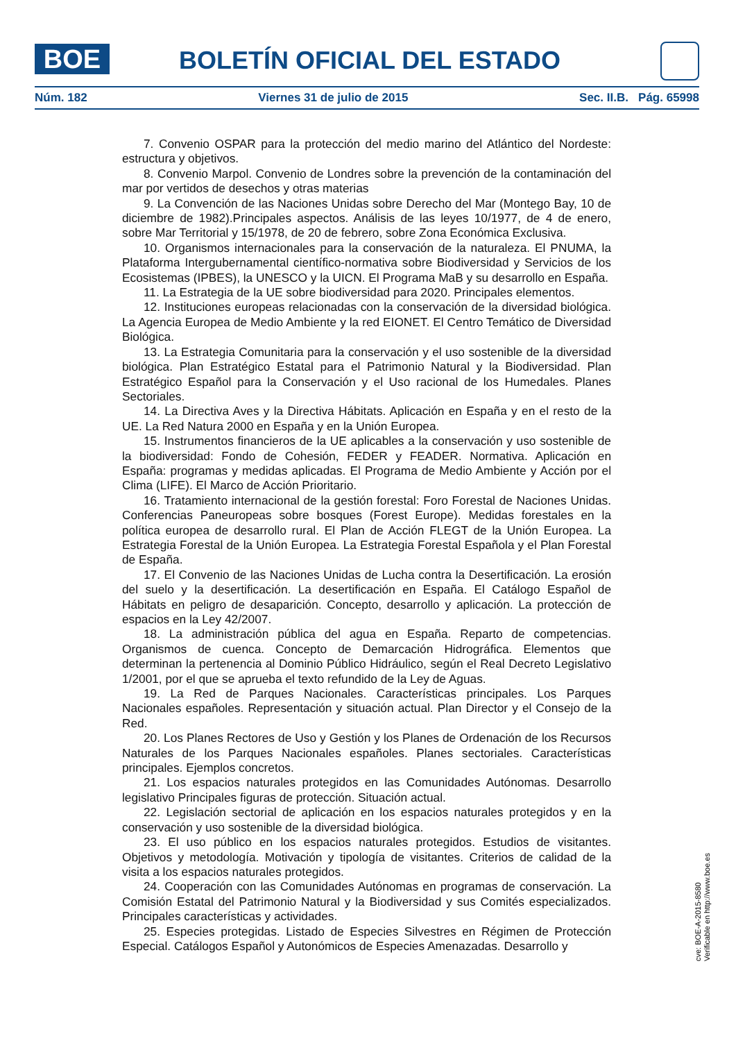BOE BOLETÍN OFICIAL DEL ESTADO
Núm. 182 Viernes 31 de julio de 2015 Sec. II.B. Pág. 65998
7. Convenio OSPAR para la protección del medio marino del Atlántico del Nordeste: estructura y objetivos.
8. Convenio Marpol. Convenio de Londres sobre la prevención de la contaminación del mar por vertidos de desechos y otras materias
9. La Convención de las Naciones Unidas sobre Derecho del Mar (Montego Bay, 10 de diciembre de 1982).Principales aspectos. Análisis de las leyes 10/1977, de 4 de enero, sobre Mar Territorial y 15/1978, de 20 de febrero, sobre Zona Económica Exclusiva.
10. Organismos internacionales para la conservación de la naturaleza. El PNUMA, la Plataforma Intergubernamental científico-normativa sobre Biodiversidad y Servicios de los Ecosistemas (IPBES), la UNESCO y la UICN. El Programa MaB y su desarrollo en España.
11. La Estrategia de la UE sobre biodiversidad para 2020. Principales elementos.
12. Instituciones europeas relacionadas con la conservación de la diversidad biológica. La Agencia Europea de Medio Ambiente y la red EIONET. El Centro Temático de Diversidad Biológica.
13. La Estrategia Comunitaria para la conservación y el uso sostenible de la diversidad biológica. Plan Estratégico Estatal para el Patrimonio Natural y la Biodiversidad. Plan Estratégico Español para la Conservación y el Uso racional de los Humedales. Planes Sectoriales.
14. La Directiva Aves y la Directiva Hábitats. Aplicación en España y en el resto de la UE. La Red Natura 2000 en España y en la Unión Europea.
15. Instrumentos financieros de la UE aplicables a la conservación y uso sostenible de la biodiversidad: Fondo de Cohesión, FEDER y FEADER. Normativa. Aplicación en España: programas y medidas aplicadas. El Programa de Medio Ambiente y Acción por el Clima (LIFE). El Marco de Acción Prioritario.
16. Tratamiento internacional de la gestión forestal: Foro Forestal de Naciones Unidas. Conferencias Paneuropeas sobre bosques (Forest Europe). Medidas forestales en la política europea de desarrollo rural. El Plan de Acción FLEGT de la Unión Europea. La Estrategia Forestal de la Unión Europea. La Estrategia Forestal Española y el Plan Forestal de España.
17. El Convenio de las Naciones Unidas de Lucha contra la Desertificación. La erosión del suelo y la desertificación. La desertificación en España. El Catálogo Español de Hábitats en peligro de desaparición. Concepto, desarrollo y aplicación. La protección de espacios en la Ley 42/2007.
18. La administración pública del agua en España. Reparto de competencias. Organismos de cuenca. Concepto de Demarcación Hidrográfica. Elementos que determinan la pertenencia al Dominio Público Hidráulico, según el Real Decreto Legislativo 1/2001, por el que se aprueba el texto refundido de la Ley de Aguas.
19. La Red de Parques Nacionales. Características principales. Los Parques Nacionales españoles. Representación y situación actual. Plan Director y el Consejo de la Red.
20. Los Planes Rectores de Uso y Gestión y los Planes de Ordenación de los Recursos Naturales de los Parques Nacionales españoles. Planes sectoriales. Características principales. Ejemplos concretos.
21. Los espacios naturales protegidos en las Comunidades Autónomas. Desarrollo legislativo Principales figuras de protección. Situación actual.
22. Legislación sectorial de aplicación en los espacios naturales protegidos y en la conservación y uso sostenible de la diversidad biológica.
23. El uso público en los espacios naturales protegidos. Estudios de visitantes. Objetivos y metodología. Motivación y tipología de visitantes. Criterios de calidad de la visita a los espacios naturales protegidos.
24. Cooperación con las Comunidades Autónomas en programas de conservación. La Comisión Estatal del Patrimonio Natural y la Biodiversidad y sus Comités especializados. Principales características y actividades.
25. Especies protegidas. Listado de Especies Silvestres en Régimen de Protección Especial. Catálogos Español y Autonómicos de Especies Amenazadas. Desarrollo y
cve: BOE-A-2015-8580
Verificable en http://www.boe.es